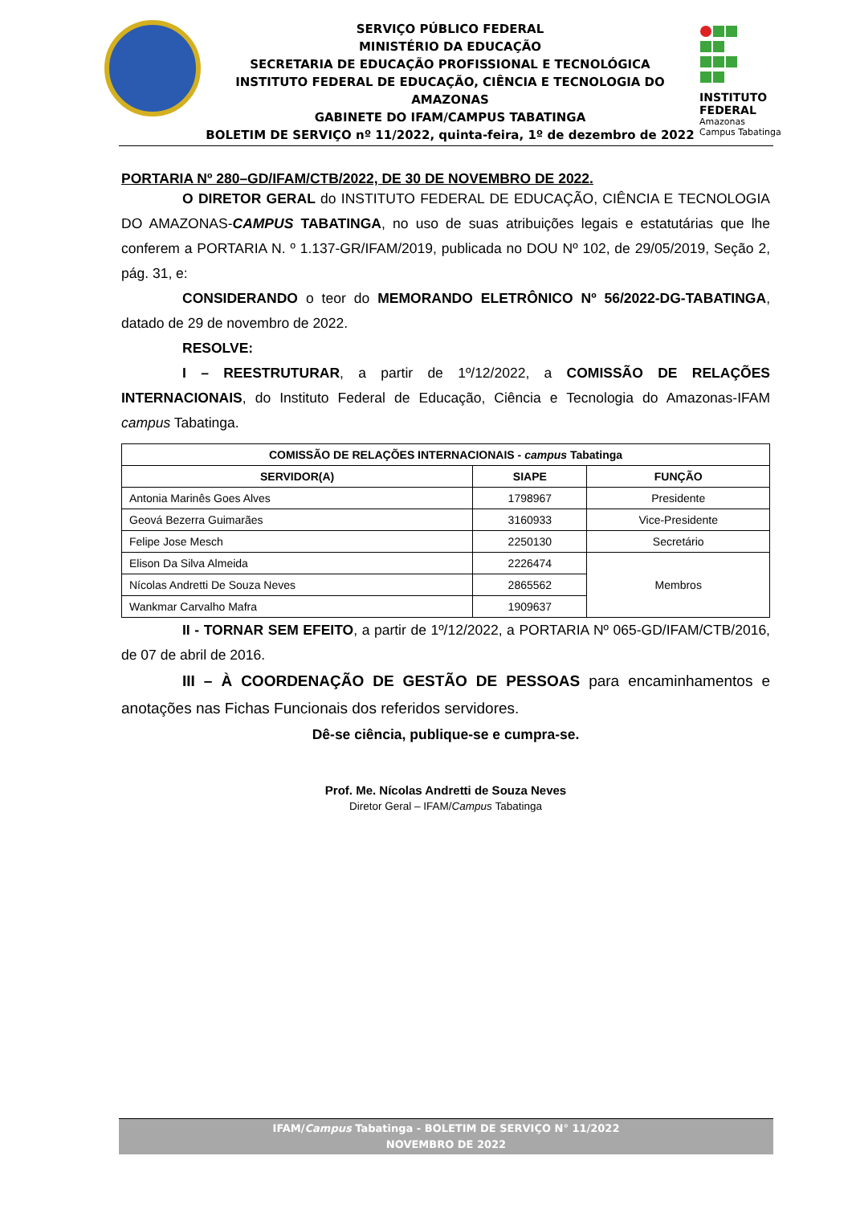SERVIÇO PÚBLICO FEDERAL
MINISTÉRIO DA EDUCAÇÃO
SECRETARIA DE EDUCAÇÃO PROFISSIONAL E TECNOLÓGICA
INSTITUTO FEDERAL DE EDUCAÇÃO, CIÊNCIA E TECNOLOGIA DO AMAZONAS
GABINETE DO IFAM/CAMPUS TABATINGA
BOLETIM DE SERVIÇO nº 11/2022, quinta-feira, 1º de dezembro de 2022
INSTITUTO FEDERAL
Amazonas
Campus Tabatinga
PORTARIA Nº 280–GD/IFAM/CTB/2022, DE 30 DE NOVEMBRO DE 2022.
O DIRETOR GERAL do INSTITUTO FEDERAL DE EDUCAÇÃO, CIÊNCIA E TECNOLOGIA DO AMAZONAS-CAMPUS TABATINGA, no uso de suas atribuições legais e estatutárias que lhe conferem a PORTARIA N. º 1.137-GR/IFAM/2019, publicada no DOU Nº 102, de 29/05/2019, Seção 2, pág. 31, e:
CONSIDERANDO o teor do MEMORANDO ELETRÔNICO Nº 56/2022-DG-TABATINGA, datado de 29 de novembro de 2022.
RESOLVE:
I – REESTRUTURAR, a partir de 1º/12/2022, a COMISSÃO DE RELAÇÕES INTERNACIONAIS, do Instituto Federal de Educação, Ciência e Tecnologia do Amazonas-IFAM campus Tabatinga.
| COMISSÃO DE RELAÇÕES INTERNACIONAIS - campus Tabatinga | | |
| --- | --- | --- |
| SERVIDOR(A) | SIAPE | FUNÇÃO |
| Antonia Marinês Goes Alves | 1798967 | Presidente |
| Geová Bezerra Guimarães | 3160933 | Vice-Presidente |
| Felipe Jose Mesch | 2250130 | Secretário |
| Elison Da Silva Almeida | 2226474 | Membros |
| Nícolas Andretti De Souza Neves | 2865562 | |
| Wankmar Carvalho Mafra | 1909637 | |
II - TORNAR SEM EFEITO, a partir de 1º/12/2022, a PORTARIA Nº 065-GD/IFAM/CTB/2016, de 07 de abril de 2016.
III – À COORDENAÇÃO DE GESTÃO DE PESSOAS para encaminhamentos e anotações nas Fichas Funcionais dos referidos servidores.
Dê-se ciência, publique-se e cumpra-se.
Prof. Me. Nícolas Andretti de Souza Neves
Diretor Geral – IFAM/Campus Tabatinga
IFAM/Campus Tabatinga - BOLETIM DE SERVIÇO N° 11/2022
NOVEMBRO DE 2022